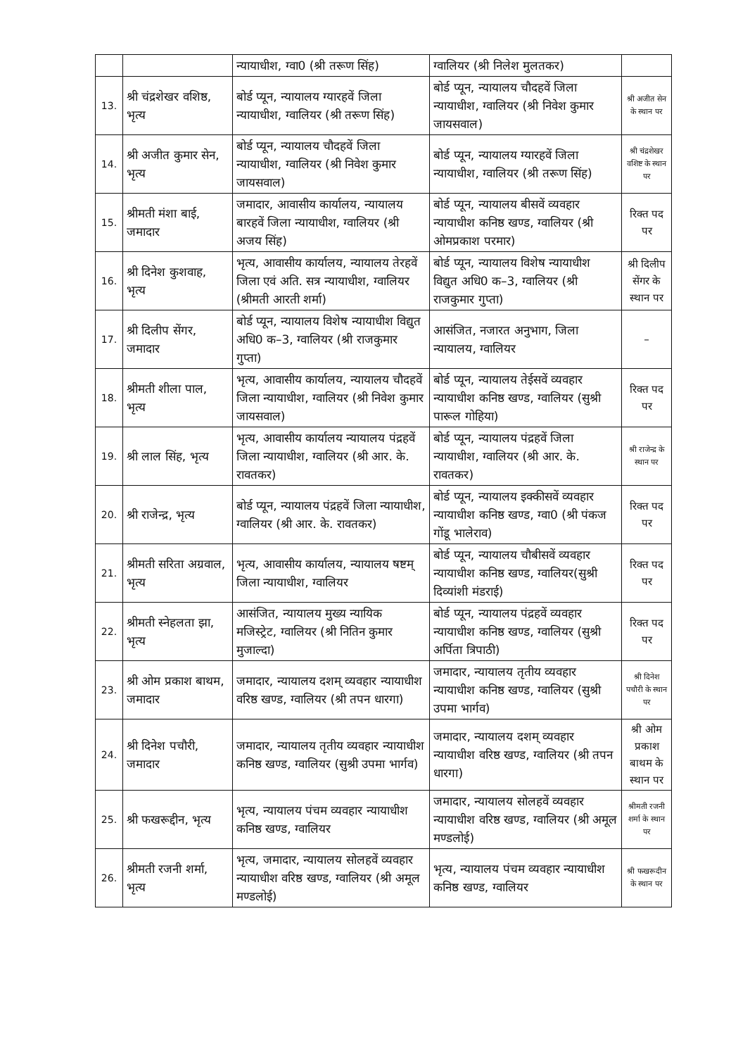| | | न्यायाधीश, ग्वा0 (श्री तरूण सिंह) | ग्वालियर (श्री निलेश मुलतकर) | |
| 13. | श्री चंद्रशेखर वशिष्ठ, भृत्य | बोर्ड प्यून, न्यायालय ग्यारहवें जिला न्यायाधीश, ग्वालियर (श्री तरूण सिंह) | बोर्ड प्यून, न्यायालय चौदहवें जिला न्यायाधीश, ग्वालियर (श्री निवेश कुमार जायसवाल) | श्री अजीत सेन के स्थान पर |
| 14. | श्री अजीत कुमार सेन, भृत्य | बोर्ड प्यून, न्यायालय चौदहवें जिला न्यायाधीश, ग्वालियर (श्री निवेश कुमार जायसवाल) | बोर्ड प्यून, न्यायालय ग्यारहवें जिला न्यायाधीश, ग्वालियर (श्री तरूण सिंह) | श्री चंद्रशेखर वशिष्ट के स्थान पर |
| 15. | श्रीमती मंशा बाई, जमादार | जमादार, आवासीय कार्यालय, न्यायालय बारहवें जिला न्यायाधीश, ग्वालियर (श्री अजय सिंह) | बोर्ड प्यून, न्यायालय बीसवें व्यवहार न्यायाधीश कनिष्ठ खण्ड, ग्वालियर (श्री ओमप्रकाश परमार) | रिक्त पद पर |
| 16. | श्री दिनेश कुशवाह, भृत्य | भृत्य, आवासीय कार्यालय, न्यायालय तेरहवें जिला एवं अति. सत्र न्यायाधीश, ग्वालियर (श्रीमती आरती शर्मा) | बोर्ड प्यून, न्यायालय विशेष न्यायाधीश विद्युत अधि0 क–3, ग्वालियर (श्री राजकुमार गुप्ता) | श्री दिलीप सेंगर के स्थान पर |
| 17. | श्री दिलीप सेंगर, जमादार | बोर्ड प्यून, न्यायालय विशेष न्यायाधीश विद्युत अधि0 क–3, ग्वालियर (श्री राजकुमार गुप्ता) | आसंजित, नजारत अनुभाग, जिला न्यायालय, ग्वालियर | – |
| 18. | श्रीमती शीला पाल, भृत्य | भृत्य, आवासीय कार्यालय, न्यायालय चौदहवें जिला न्यायाधीश, ग्वालियर (श्री निवेश कुमार जायसवाल) | बोर्ड प्यून, न्यायालय तेईसवें व्यवहार न्यायाधीश कनिष्ठ खण्ड, ग्वालियर (सुश्री पारूल गोहिया) | रिक्त पद पर |
| 19. | श्री लाल सिंह, भृत्य | भृत्य, आवासीय कार्यालय न्यायालय पंद्रहवें जिला न्यायाधीश, ग्वालियर (श्री आर. के. रावतकर) | बोर्ड प्यून, न्यायालय पंद्रहवें जिला न्यायाधीश, ग्वालियर (श्री आर. के. रावतकर) | श्री राजेन्द्र के स्थान पर |
| 20. | श्री राजेन्द्र, भृत्य | बोर्ड प्यून, न्यायालय पंद्रहवें जिला न्यायाधीश, ग्वालियर (श्री आर. के. रावतकर) | बोर्ड प्यून, न्यायालय इक्कीसवें व्यवहार न्यायाधीश कनिष्ठ खण्ड, ग्वा0 (श्री पंकज गोंडू भालेराव) | रिक्त पद पर |
| 21. | श्रीमती सरिता अग्रवाल, भृत्य | भृत्य, आवासीय कार्यालय, न्यायालय षष्टम् जिला न्यायाधीश, ग्वालियर | बोर्ड प्यून, न्यायालय चौबीसवें व्यवहार न्यायाधीश कनिष्ठ खण्ड, ग्वालियर(सुश्री दिव्यांशी मंडराई) | रिक्त पद पर |
| 22. | श्रीमती स्नेहलता झा, भृत्य | आसंजित, न्यायालय मुख्य न्यायिक मजिस्ट्रेट, ग्वालियर (श्री नितिन कुमार मुजाल्दा) | बोर्ड प्यून, न्यायालय पंद्रहवें व्यवहार न्यायाधीश कनिष्ठ खण्ड, ग्वालियर (सुश्री अर्पिता त्रिपाठी) | रिक्त पद पर |
| 23. | श्री ओम प्रकाश बाथम, जमादार | जमादार, न्यायालय दशम् व्यवहार न्यायाधीश वरिष्ठ खण्ड, ग्वालियर (श्री तपन धारगा) | जमादार, न्यायालय तृतीय व्यवहार न्यायाधीश कनिष्ठ खण्ड, ग्वालियर (सुश्री उपमा भार्गव) | श्री दिनेश पचौरी के स्थान पर |
| 24. | श्री दिनेश पचौरी, जमादार | जमादार, न्यायालय तृतीय व्यवहार न्यायाधीश कनिष्ठ खण्ड, ग्वालियर (सुश्री उपमा भार्गव) | जमादार, न्यायालय दशम् व्यवहार न्यायाधीश वरिष्ठ खण्ड, ग्वालियर (श्री तपन धारगा) | श्री ओम प्रकाश बाथम के स्थान पर |
| 25. | श्री फखरूद्दीन, भृत्य | भृत्य, न्यायालय पंचम व्यवहार न्यायाधीश कनिष्ठ खण्ड, ग्वालियर | जमादार, न्यायालय सोलहवें व्यवहार न्यायाधीश वरिष्ठ खण्ड, ग्वालियर (श्री अमूल मण्डलोई) | श्रीमती रजनी शर्मा के स्थान पर |
| 26. | श्रीमती रजनी शर्मा, भृत्य | भृत्य, जमादार, न्यायालय सोलहवें व्यवहार न्यायाधीश वरिष्ठ खण्ड, ग्वालियर (श्री अमूल मण्डलोई) | भृत्य, न्यायालय पंचम व्यवहार न्यायाधीश कनिष्ठ खण्ड, ग्वालियर | श्री फखरूदीन के स्थान पर |